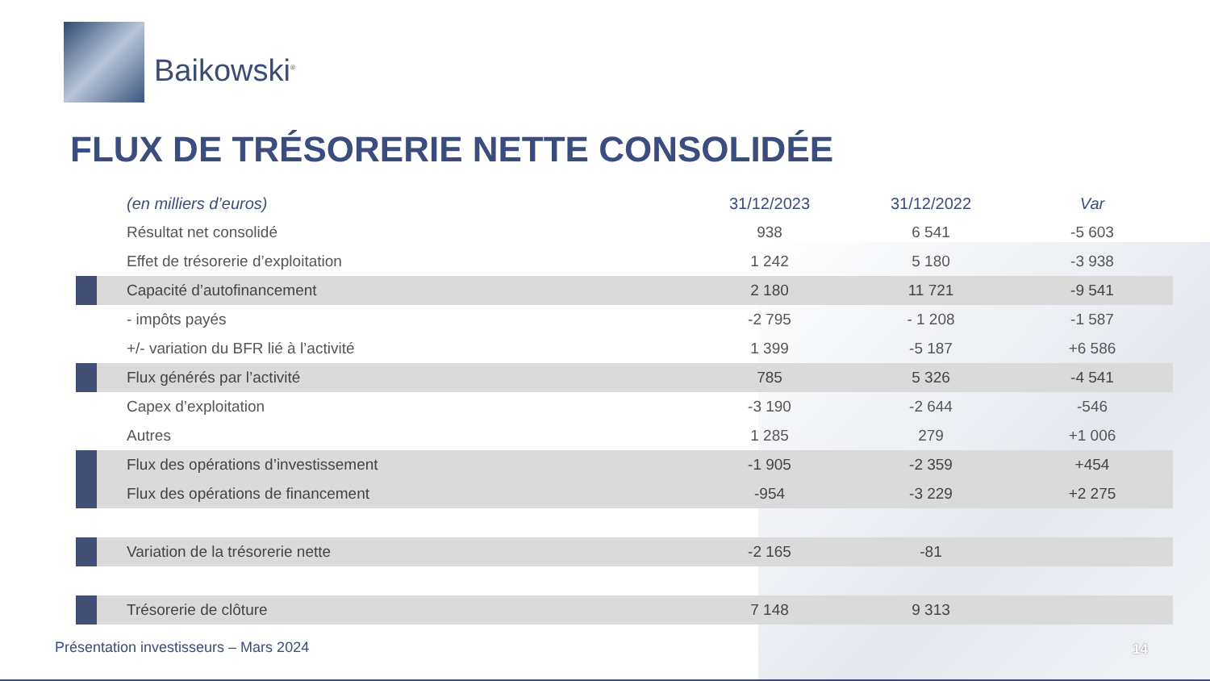Baikowski<sup>®</sup>
FLUX DE TRÉSORERIE NETTE CONSOLIDÉE
| | (en milliers d’euros) | 31/12/2023 | 31/12/2022 | Var |
| | Résultat net consolidé | 938 | 6 541 | -5 603 |
| | Effet de trésorerie d’exploitation | 1 242 | 5 180 | -3 938 |
| | Capacité d’autofinancement | 2 180 | 11 721 | -9 541 |
| | - impôts payés | -2 795 | - 1 208 | -1 587 |
| | +/- variation du BFR lié à l’activité | 1 399 | -5 187 | +6 586 |
| | Flux générés par l’activité | 785 | 5 326 | -4 541 |
| | Capex d’exploitation | -3 190 | -2 644 | -546 |
| | Autres | 1 285 | 279 | +1 006 |
| | Flux des opérations d’investissement | -1 905 | -2 359 | +454 |
| | Flux des opérations de financement | -954 | -3 229 | +2 275 |
| | Variation de la trésorerie nette | -2 165 | -81 | |
| | Trésorerie de clôture | 7 148 | 9 313 | |
Présentation investisseurs – Mars 2024
14